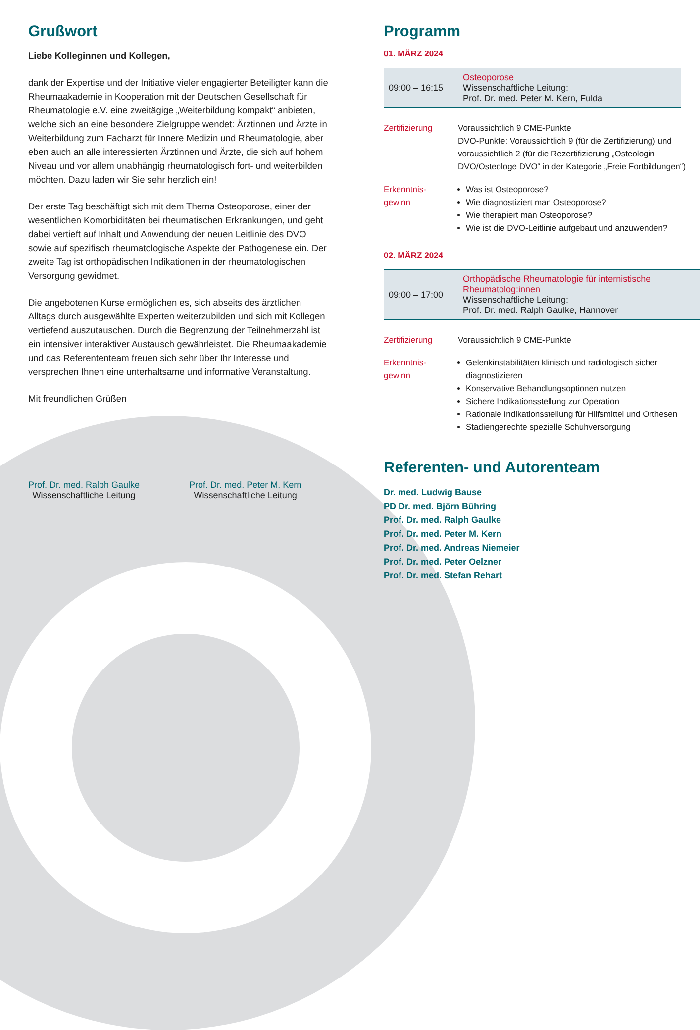Grußwort
Liebe Kolleginnen und Kollegen,
dank der Expertise und der Initiative vieler engagierter Beteiligter kann die Rheumaakademie in Kooperation mit der Deutschen Gesellschaft für Rheumatologie e.V. eine zweitägige „Weiterbildung kompakt“ anbieten, welche sich an eine besondere Zielgruppe wendet: Ärztinnen und Ärzte in Weiterbildung zum Facharzt für Innere Medizin und Rheumatologie, aber eben auch an alle interessierten Ärztinnen und Ärzte, die sich auf hohem Niveau und vor allem unabhängig rheumatologisch fort- und weiterbilden möchten. Dazu laden wir Sie sehr herzlich ein!
Der erste Tag beschäftigt sich mit dem Thema Osteoporose, einer der wesentlichen Komorbiditäten bei rheumatischen Erkrankungen, und geht dabei vertieft auf Inhalt und Anwendung der neuen Leitlinie des DVO sowie auf spezifisch rheumatologische Aspekte der Pathogenese ein. Der zweite Tag ist orthopädischen Indikationen in der rheumatologischen Versorgung gewidmet.
Die angebotenen Kurse ermöglichen es, sich abseits des ärztlichen Alltags durch ausgewählte Experten weiterzubilden und sich mit Kollegen vertiefend auszutauschen. Durch die Begrenzung der Teilnehmerzahl ist ein intensiver interaktiver Austausch gewährleistet. Die Rheumaakademie und das Referententeam freuen sich sehr über Ihr Interesse und versprechen Ihnen eine unterhaltsame und informative Veranstaltung.
Mit freundlichen Grüßen
Prof. Dr. med. Ralph Gaulke
Wissenschaftliche Leitung
Prof. Dr. med. Peter M. Kern
Wissenschaftliche Leitung
Programm
01. MÄRZ 2024
| 09:00 – 16:15 | Osteoporose Wissenschaftliche Leitung: Prof. Dr. med. Peter M. Kern, Fulda |
| Zertifizierung | Voraussichtlich 9 CME-Punkte DVO-Punkte: Voraussichtlich 9 (für die Zertifizierung) und voraussichtlich 2 (für die Rezertifizierung „Osteologin DVO/Osteologe DVO“ in der Kategorie „Freie Fortbildungen“) |
| Erkenntnis- gewinn | Was ist Osteoporose? Wie diagnostiziert man Osteoporose? Wie therapiert man Osteoporose? Wie ist die DVO-Leitlinie aufgebaut und anzuwenden? |
02. MÄRZ 2024
| 09:00 – 17:00 | Orthopädische Rheumatologie für internistische Rheumatolog:innen Wissenschaftliche Leitung: Prof. Dr. med. Ralph Gaulke, Hannover |
| Zertifizierung | Voraussichtlich 9 CME-Punkte |
| Erkenntnis- gewinn | Gelenkinstabilitäten klinisch und radiologisch sicher diagnostizieren Konservative Behandlungsoptionen nutzen Sichere Indikationsstellung zur Operation Rationale Indikationsstellung für Hilfsmittel und Orthesen Stadiengerechte spezielle Schuhversorgung |
Referenten- und Autorenteam
Dr. med. Ludwig Bause
PD Dr. med. Björn Bühring
Prof. Dr. med. Ralph Gaulke
Prof. Dr. med. Peter M. Kern
Prof. Dr. med. Andreas Niemeier
Prof. Dr. med. Peter Oelzner
Prof. Dr. med. Stefan Rehart